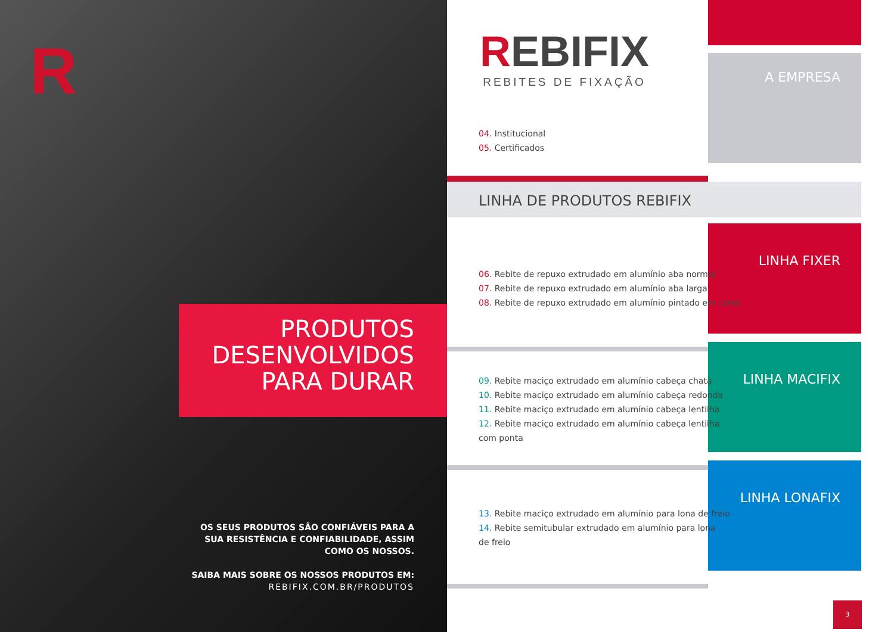R
PRODUTOS
DESENVOLVIDOS
PARA DURAR
OS SEUS PRODUTOS SÃO CONFIÁVEIS PARA A
SUA RESISTÊNCIA E CONFIABILIDADE, ASSIM
COMO OS NOSSOS.
SAIBA MAIS SOBRE OS NOSSOS PRODUTOS EM:
REBIFIX.COM.BR/PRODUTOS
REBIFIX
REBITES DE FIXAÇÃO
A EMPRESA
04. Institucional
05. Certificados
LINHA DE PRODUTOS REBIFIX
LINHA FIXER
06. Rebite de repuxo extrudado em alumínio aba normal
07. Rebite de repuxo extrudado em alumínio aba larga
08. Rebite de repuxo extrudado em alumínio pintado em cores
LINHA MACIFIX
09. Rebite maciço extrudado em alumínio cabeça chata
10. Rebite maciço extrudado em alumínio cabeça redonda
11. Rebite maciço extrudado em alumínio cabeça lentilha
12. Rebite maciço extrudado em alumínio cabeça lentilha
com ponta
LINHA LONAFIX
13. Rebite maciço extrudado em alumínio para lona de freio
14. Rebite semitubular extrudado em alumínio para lona
de freio
3